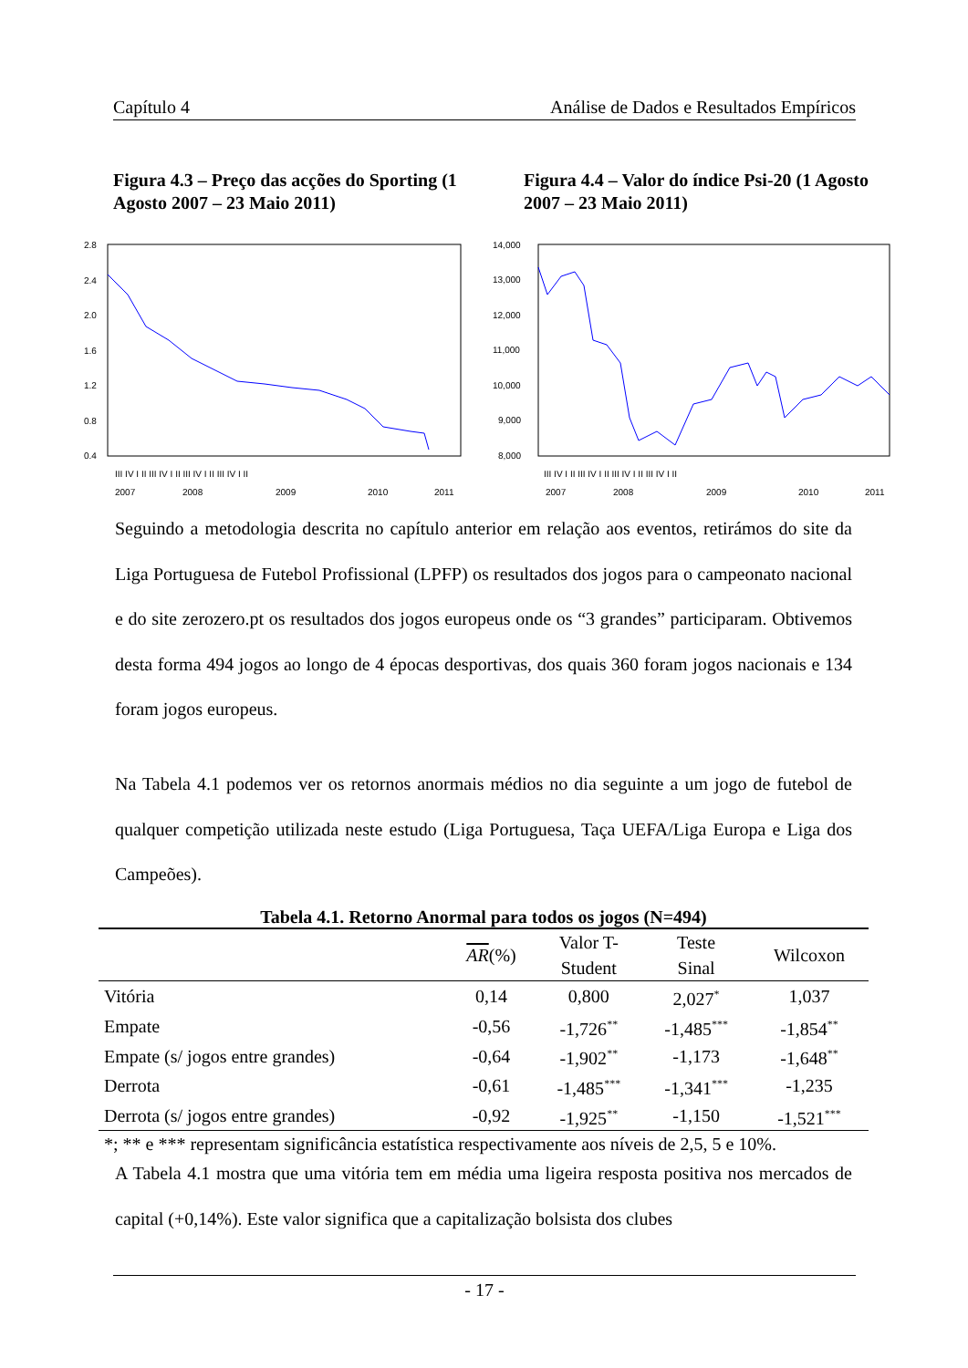Capítulo 4 Análise de Dados e Resultados Empíricos
Figura 4.3 – Preço das acções do Sporting (1 Agosto 2007 – 23 Maio 2011)
2.8
2.4
2.0
1.6
1.2
0.8
0.4
III IV I II III IV I II III IV I II III IV I II
2007
2008
2009
2010
2011
Figura 4.4 – Valor do índice Psi-20 (1 Agosto 2007 – 23 Maio 2011)
14,000
13,000
12,000
11,000
10,000
9,000
8,000
III IV I II III IV I II III IV I II III IV I II
2007
2008
2009
2010
2011
Seguindo a metodologia descrita no capítulo anterior em relação aos eventos, retirámos do site da Liga Portuguesa de Futebol Profissional (LPFP) os resultados dos jogos para o campeonato nacional e do site zerozero.pt os resultados dos jogos europeus onde os “3 grandes” participaram. Obtivemos desta forma 494 jogos ao longo de 4 épocas desportivas, dos quais 360 foram jogos nacionais e 134 foram jogos europeus.
Na Tabela 4.1 podemos ver os retornos anormais médios no dia seguinte a um jogo de futebol de qualquer competição utilizada neste estudo (Liga Portuguesa, Taça UEFA/Liga Europa e Liga dos Campeões).
Tabela 4.1. Retorno Anormal para todos os jogos (N=494)
| | AR (%) | Valor T- Student | Teste Sinal | Wilcoxon |
| --- | --- | --- | --- | --- |
| Vitória | 0,14 | 0,800 | 2,027<sup>*</sup> | 1,037 |
| Empate | -0,56 | -1,726<sup>**</sup> | -1,485<sup>***</sup> | -1,854<sup>**</sup> |
| Empate (s/ jogos entre grandes) | -0,64 | -1,902<sup>**</sup> | -1,173 | -1,648<sup>**</sup> |
| Derrota | -0,61 | -1,485<sup>***</sup> | -1,341<sup>***</sup> | -1,235 |
| Derrota (s/ jogos entre grandes) | -0,92 | -1,925<sup>**</sup> | -1,150 | -1,521<sup>***</sup> |
| *; ** e *** representam significância estatística respectivamente aos níveis de 2,5, 5 e 10%. | | | | |
A Tabela 4.1 mostra que uma vitória tem em média uma ligeira resposta positiva nos mercados de capital (+0,14%). Este valor significa que a capitalização bolsista dos clubes
- 17 -